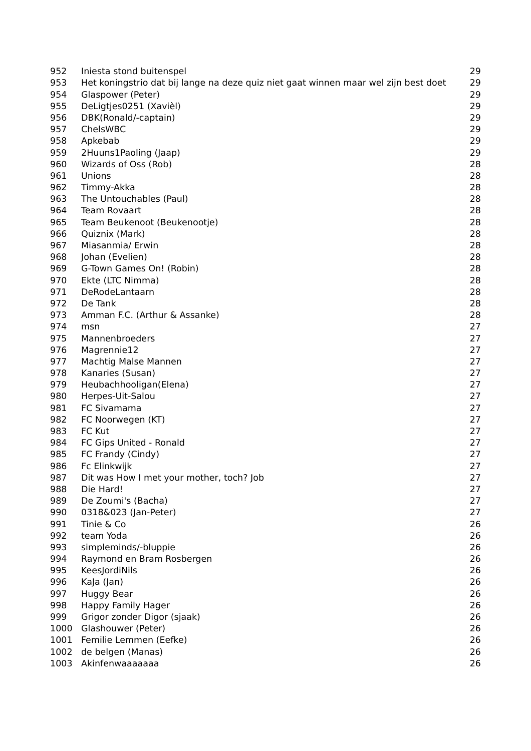| 952 | Iniesta stond buitenspel | 29 |
| 953 | Het koningstrio dat bij lange na deze quiz niet gaat winnen maar wel zijn best doet | 29 |
| 954 | Glaspower (Peter) | 29 |
| 955 | DeLigtjes0251 (Xavièl) | 29 |
| 956 | DBK(Ronald/-captain) | 29 |
| 957 | ChelsWBC | 29 |
| 958 | Apkebab | 29 |
| 959 | 2Huuns1Paoling (Jaap) | 29 |
| 960 | Wizards of Oss (Rob) | 28 |
| 961 | Unions | 28 |
| 962 | Timmy-Akka | 28 |
| 963 | The Untouchables (Paul) | 28 |
| 964 | Team Rovaart | 28 |
| 965 | Team Beukenoot (Beukenootje) | 28 |
| 966 | Quiznix (Mark) | 28 |
| 967 | Miasanmia/ Erwin | 28 |
| 968 | Johan (Evelien) | 28 |
| 969 | G-Town Games On! (Robin) | 28 |
| 970 | Ekte (LTC Nimma) | 28 |
| 971 | DeRodeLantaarn | 28 |
| 972 | De Tank | 28 |
| 973 | Amman F.C. (Arthur & Assanke) | 28 |
| 974 | msn | 27 |
| 975 | Mannenbroeders | 27 |
| 976 | Magrennie12 | 27 |
| 977 | Machtig Malse Mannen | 27 |
| 978 | Kanaries (Susan) | 27 |
| 979 | Heubachhooligan(Elena) | 27 |
| 980 | Herpes-Uit-Salou | 27 |
| 981 | FC Sivamama | 27 |
| 982 | FC Noorwegen (KT) | 27 |
| 983 | FC Kut | 27 |
| 984 | FC Gips United - Ronald | 27 |
| 985 | FC Frandy (Cindy) | 27 |
| 986 | Fc Elinkwijk | 27 |
| 987 | Dit was How I met your mother, toch? Job | 27 |
| 988 | Die Hard! | 27 |
| 989 | De Zoumi's (Bacha) | 27 |
| 990 | 0318&023 (Jan-Peter) | 27 |
| 991 | Tinie & Co | 26 |
| 992 | team Yoda | 26 |
| 993 | simpleminds/-bluppie | 26 |
| 994 | Raymond en Bram Rosbergen | 26 |
| 995 | KeesJordiNils | 26 |
| 996 | KaJa (Jan) | 26 |
| 997 | Huggy Bear | 26 |
| 998 | Happy Family Hager | 26 |
| 999 | Grigor zonder Digor (sjaak) | 26 |
| 1000 | Glashouwer (Peter) | 26 |
| 1001 | Femilie Lemmen (Eefke) | 26 |
| 1002 | de belgen (Manas) | 26 |
| 1003 | Akinfenwaaaaaaa | 26 |